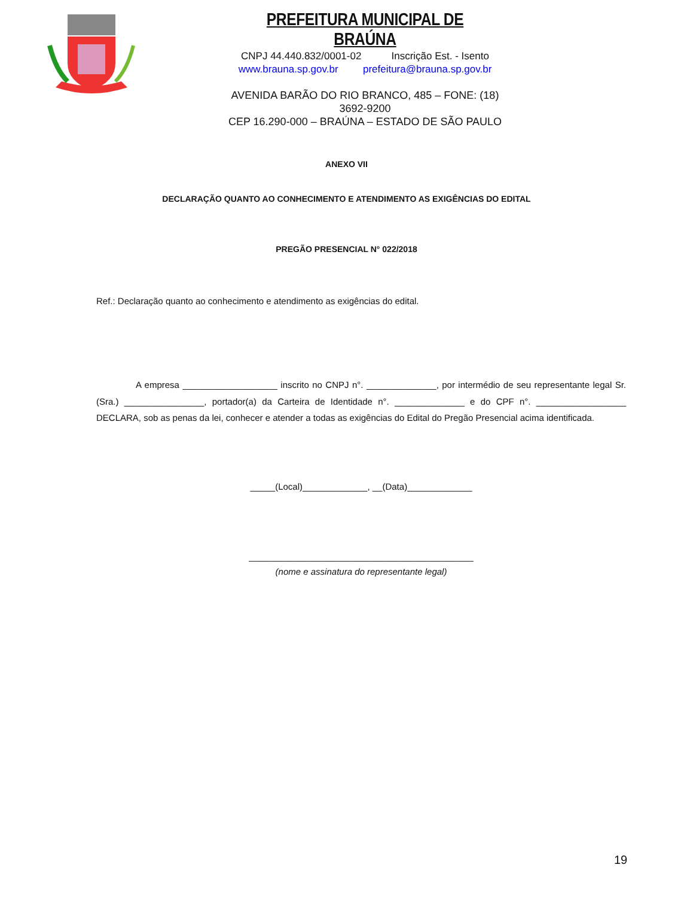PREFEITURA MUNICIPAL DE BRAÚNA
CNPJ 44.440.832/0001-02 Inscrição Est. - Isento
www.brauna.sp.gov.br prefeitura@brauna.sp.gov.br
AVENIDA BARÃO DO RIO BRANCO, 485 – FONE: (18) 3692-9200
CEP 16.290-000 – BRAÚNA – ESTADO DE SÃO PAULO
ANEXO VII
DECLARAÇÃO QUANTO AO CONHECIMENTO E ATENDIMENTO AS EXIGÊNCIAS DO EDITAL
PREGÃO PRESENCIAL N° 022/2018
Ref.: Declaração quanto ao conhecimento e atendimento as exigências do edital.
A empresa ___________________ inscrito no CNPJ n°. ______________, por intermédio de seu representante legal Sr. (Sra.) ________________, portador(a) da Carteira de Identidade n°. ______________ e do CPF n°. __________________ DECLARA, sob as penas da lei, conhecer e atender a todas as exigências do Edital do Pregão Presencial acima identificada.
_____(Local)_____________, __(Data)_____________
_____________________________________________
(nome e assinatura do representante legal)
19